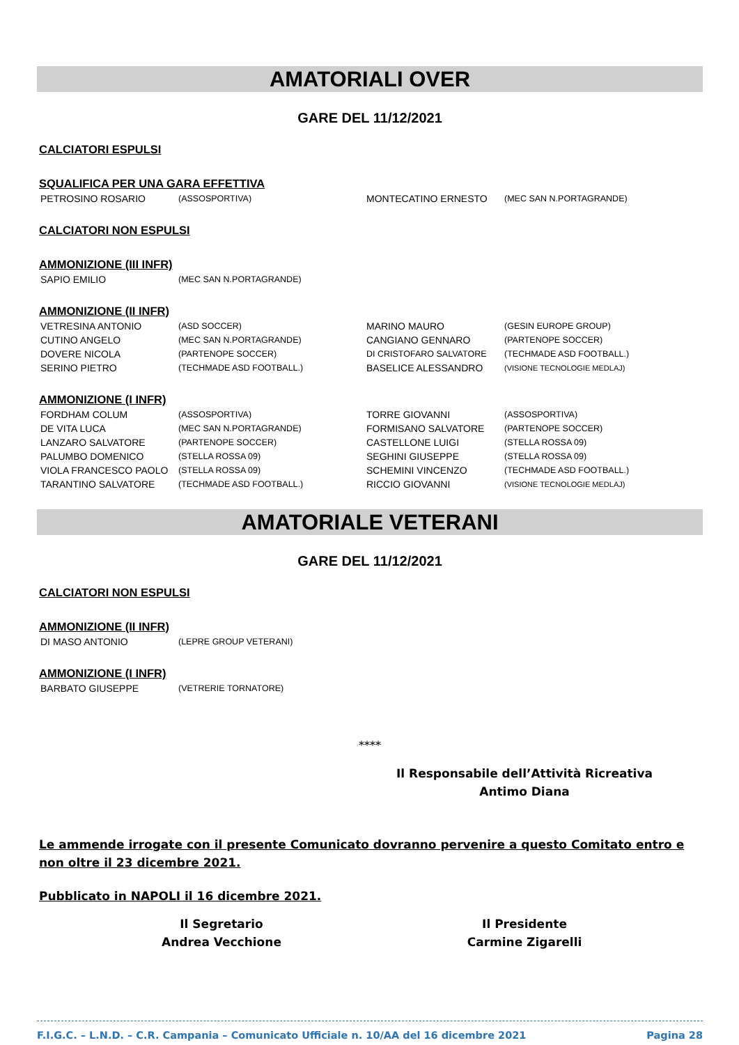AMATORIALI OVER
GARE DEL 11/12/2021
CALCIATORI ESPULSI
SQUALIFICA PER UNA GARA EFFETTIVA
| PETROSINO ROSARIO | (ASSOSPORTIVA) | MONTECATINO ERNESTO | (MEC SAN N.PORTAGRANDE) |
CALCIATORI NON ESPULSI
AMMONIZIONE (III INFR)
| SAPIO EMILIO | (MEC SAN N.PORTAGRANDE) | | |
AMMONIZIONE (II INFR)
| VETRESINA ANTONIO | (ASD SOCCER) | MARINO MAURO | (GESIN EUROPE GROUP) |
| CUTINO ANGELO | (MEC SAN N.PORTAGRANDE) | CANGIANO GENNARO | (PARTENOPE SOCCER) |
| DOVERE NICOLA | (PARTENOPE SOCCER) | DI CRISTOFARO SALVATORE | (TECHMADE ASD FOOTBALL.) |
| SERINO PIETRO | (TECHMADE ASD FOOTBALL.) | BASELICE ALESSANDRO | (VISIONE TECNOLOGIE MEDLAJ) |
AMMONIZIONE (I INFR)
| FORDHAM COLUM | (ASSOSPORTIVA) | TORRE GIOVANNI | (ASSOSPORTIVA) |
| DE VITA LUCA | (MEC SAN N.PORTAGRANDE) | FORMISANO SALVATORE | (PARTENOPE SOCCER) |
| LANZARO SALVATORE | (PARTENOPE SOCCER) | CASTELLONE LUIGI | (STELLA ROSSA 09) |
| PALUMBO DOMENICO | (STELLA ROSSA 09) | SEGHINI GIUSEPPE | (STELLA ROSSA 09) |
| VIOLA FRANCESCO PAOLO | (STELLA ROSSA 09) | SCHEMINI VINCENZO | (TECHMADE ASD FOOTBALL.) |
| TARANTINO SALVATORE | (TECHMADE ASD FOOTBALL.) | RICCIO GIOVANNI | (VISIONE TECNOLOGIE MEDLAJ) |
AMATORIALE VETERANI
GARE DEL 11/12/2021
CALCIATORI NON ESPULSI
AMMONIZIONE (II INFR)
| DI MASO ANTONIO | (LEPRE GROUP VETERANI) |
AMMONIZIONE (I INFR)
| BARBATO GIUSEPPE | (VETRERIE TORNATORE) |
****
Il Responsabile dell’Attività Ricreativa
Antimo Diana
Le ammende irrogate con il presente Comunicato dovranno pervenire a questo Comitato entro e non oltre il 23 dicembre 2021.
Pubblicato in NAPOLI il 16 dicembre 2021.
Il Segretario
Andrea Vecchione
Il Presidente
Carmine Zigarelli
F.I.G.C. – L.N.D. – C.R. Campania – Comunicato Ufficiale n. 10/AA del 16 dicembre 2021 Pagina 28